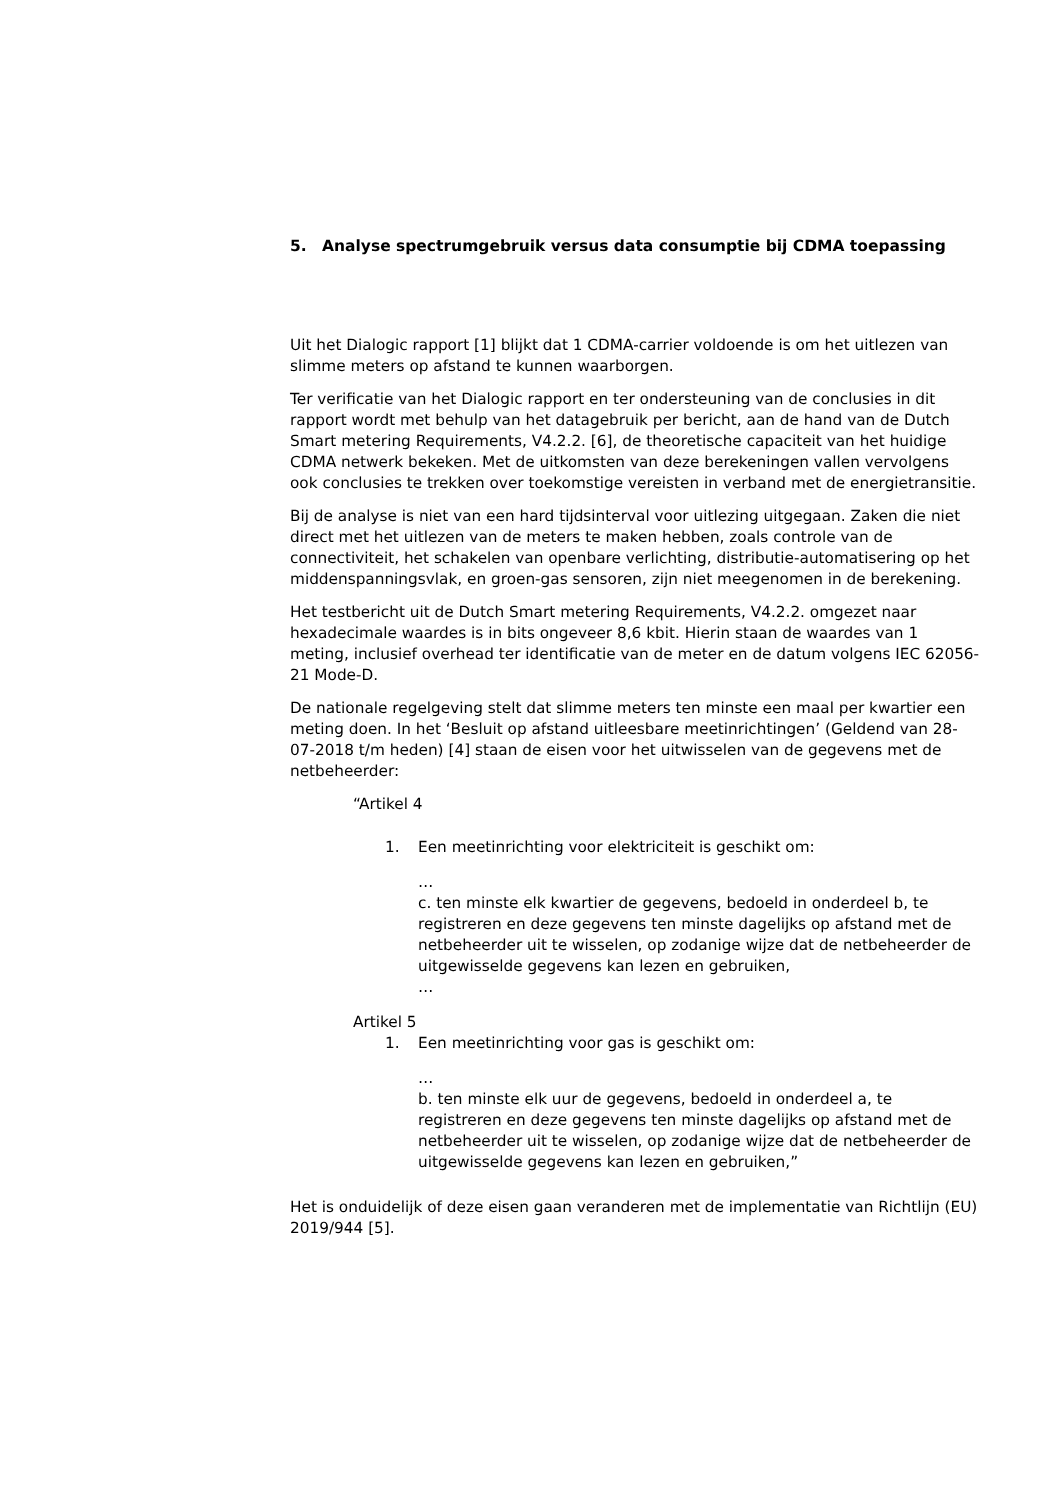5. Analyse spectrumgebruik versus data consumptie bij CDMA toepassing
Uit het Dialogic rapport [1] blijkt dat 1 CDMA-carrier voldoende is om het uitlezen van slimme meters op afstand te kunnen waarborgen.
Ter verificatie van het Dialogic rapport en ter ondersteuning van de conclusies in dit rapport wordt met behulp van het datagebruik per bericht, aan de hand van de Dutch Smart metering Requirements, V4.2.2. [6], de theoretische capaciteit van het huidige CDMA netwerk bekeken. Met de uitkomsten van deze berekeningen vallen vervolgens ook conclusies te trekken over toekomstige vereisten in verband met de energietransitie.
Bij de analyse is niet van een hard tijdsinterval voor uitlezing uitgegaan. Zaken die niet direct met het uitlezen van de meters te maken hebben, zoals controle van de connectiviteit, het schakelen van openbare verlichting, distributie-automatisering op het middenspanningsvlak, en groen-gas sensoren, zijn niet meegenomen in de berekening.
Het testbericht uit de Dutch Smart metering Requirements, V4.2.2. omgezet naar hexadecimale waardes is in bits ongeveer 8,6 kbit. Hierin staan de waardes van 1 meting, inclusief overhead ter identificatie van de meter en de datum volgens IEC 62056-21 Mode-D.
De nationale regelgeving stelt dat slimme meters ten minste een maal per kwartier een meting doen. In het ‘Besluit op afstand uitleesbare meetinrichtingen’ (Geldend van 28-07-2018 t/m heden) [4] staan de eisen voor het uitwisselen van de gegevens met de netbeheerder:
“Artikel 4
1. Een meetinrichting voor elektriciteit is geschikt om:
…
c. ten minste elk kwartier de gegevens, bedoeld in onderdeel b, te registreren en deze gegevens ten minste dagelijks op afstand met de netbeheerder uit te wisselen, op zodanige wijze dat de netbeheerder de uitgewisselde gegevens kan lezen en gebruiken,
…
Artikel 5
1. Een meetinrichting voor gas is geschikt om:
…
b. ten minste elk uur de gegevens, bedoeld in onderdeel a, te registreren en deze gegevens ten minste dagelijks op afstand met de netbeheerder uit te wisselen, op zodanige wijze dat de netbeheerder de uitgewisselde gegevens kan lezen en gebruiken,”
Het is onduidelijk of deze eisen gaan veranderen met de implementatie van Richtlijn (EU) 2019/944 [5].